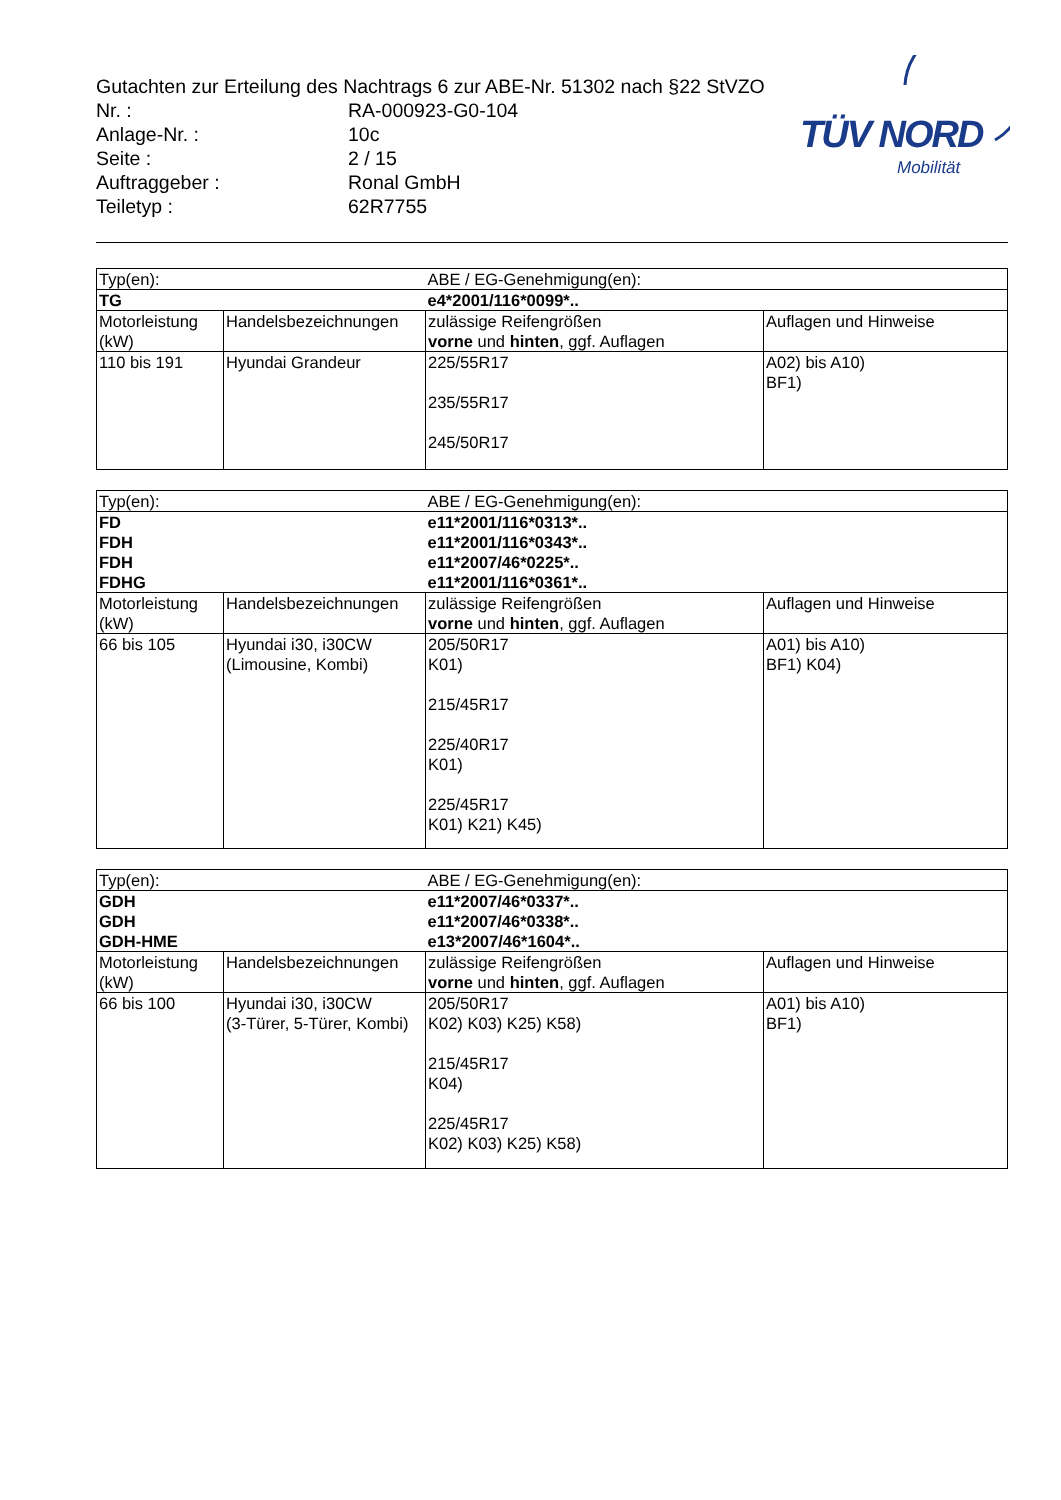Gutachten zur Erteilung des Nachtrags 6 zur ABE-Nr. 51302 nach §22 StVZO
| Nr. : | RA-000923-G0-104 |
| Anlage-Nr. : | 10c |
| Seite : | 2 / 15 |
| Auftraggeber : | Ronal GmbH |
| Teiletyp : | 62R7755 |
TÜV NORD
Mobilität
| Typ(en): | | ABE / EG-Genehmigung(en): | |
| TG | | e4*2001/116*0099*.. | |
| Motorleistung (kW) | Handelsbezeichnungen | zulässige Reifengrößen vorne und hinten , ggf. Auflagen | Auflagen und Hinweise |
| 110 bis 191 | Hyundai Grandeur | 225/55R17 235/55R17 245/50R17 | A02) bis A10) BF1) |
| Typ(en): | | ABE / EG-Genehmigung(en): | |
| FD FDH FDH FDHG | | e11*2001/116*0313*.. e11*2001/116*0343*.. e11*2007/46*0225*.. e11*2001/116*0361*.. | |
| Motorleistung (kW) | Handelsbezeichnungen | zulässige Reifengrößen vorne und hinten , ggf. Auflagen | Auflagen und Hinweise |
| 66 bis 105 | Hyundai i30, i30CW (Limousine, Kombi) | 205/50R17 K01) 215/45R17 225/40R17 K01) 225/45R17 K01) K21) K45) | A01) bis A10) BF1) K04) |
| Typ(en): | | ABE / EG-Genehmigung(en): | |
| GDH GDH GDH-HME | | e11*2007/46*0337*.. e11*2007/46*0338*.. e13*2007/46*1604*.. | |
| Motorleistung (kW) | Handelsbezeichnungen | zulässige Reifengrößen vorne und hinten , ggf. Auflagen | Auflagen und Hinweise |
| 66 bis 100 | Hyundai i30, i30CW (3-Türer, 5-Türer, Kombi) | 205/50R17 K02) K03) K25) K58) 215/45R17 K04) 225/45R17 K02) K03) K25) K58) | A01) bis A10) BF1) |